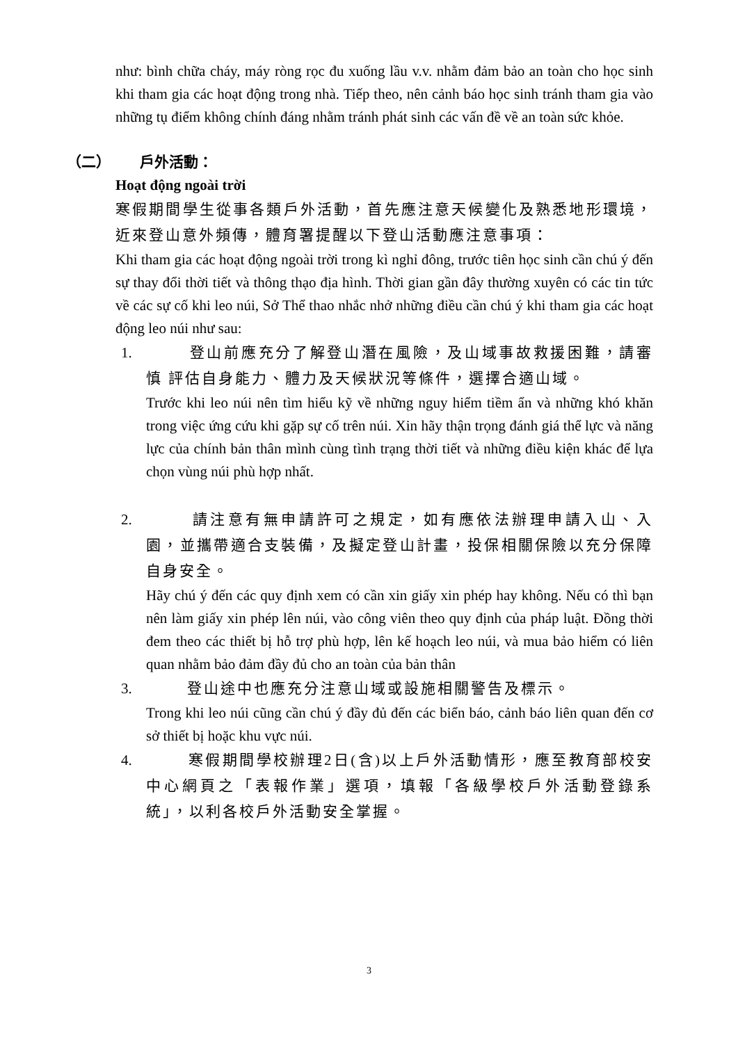như: bình chữa cháy, máy ròng rọc đu xuống lầu v.v. nhằm đảm bảo an toàn cho học sinh khi tham gia các hoạt động trong nhà. Tiếp theo, nên cảnh báo học sinh tránh tham gia vào những tụ điểm không chính đáng nhằm tránh phát sinh các vấn đề về an toàn sức khỏe.
（二） 戶外活動：
Hoạt động ngoài trời
寒假期間學生從事各類戶外活動，首先應注意天候變化及熟悉地形環境，近來登山意外頻傳，體育署提醒以下登山活動應注意事項：
Khi tham gia các hoạt động ngoài trời trong kì nghỉ đông, trước tiên học sinh cần chú ý đến sự thay đổi thời tiết và thông thạo địa hình. Thời gian gần đây thường xuyên có các tin tức về các sự cố khi leo núi, Sở Thể thao nhắc nhở những điều cần chú ý khi tham gia các hoạt động leo núi như sau:
1. 登山前應充分了解登山潛在風險，及山域事故救援困難，請審慎 評估自身能力、體力及天候狀況等條件，選擇合適山域。
Trước khi leo núi nên tìm hiểu kỹ về những nguy hiểm tiềm ẩn và những khó khăn trong việc ứng cứu khi gặp sự cố trên núi. Xin hãy thận trọng đánh giá thể lực và năng lực của chính bản thân mình cùng tình trạng thời tiết và những điều kiện khác để lựa chọn vùng núi phù hợp nhất.
2. 請注意有無申請許可之規定，如有應依法辦理申請入山、入園，並攜帶適合支裝備，及擬定登山計畫，投保相關保險以充分保障自身安全。
Hãy chú ý đến các quy định xem có cần xin giấy xin phép hay không. Nếu có thì bạn nên làm giấy xin phép lên núi, vào công viên theo quy định của pháp luật. Đồng thời đem theo các thiết bị hỗ trợ phù hợp, lên kế hoạch leo núi, và mua bảo hiểm có liên quan nhằm bảo đảm đầy đủ cho an toàn của bản thân
3. 登山途中也應充分注意山域或設施相關警告及標示。
Trong khi leo núi cũng cần chú ý đầy đủ đến các biển báo, cảnh báo liên quan đến cơ sở thiết bị hoặc khu vực núi.
4. 寒假期間學校辦理2日(含)以上戶外活動情形，應至教育部校安中心網頁之「表報作業」選項，填報「各級學校戶外活動登錄系統」，以利各校戶外活動安全掌握。
3